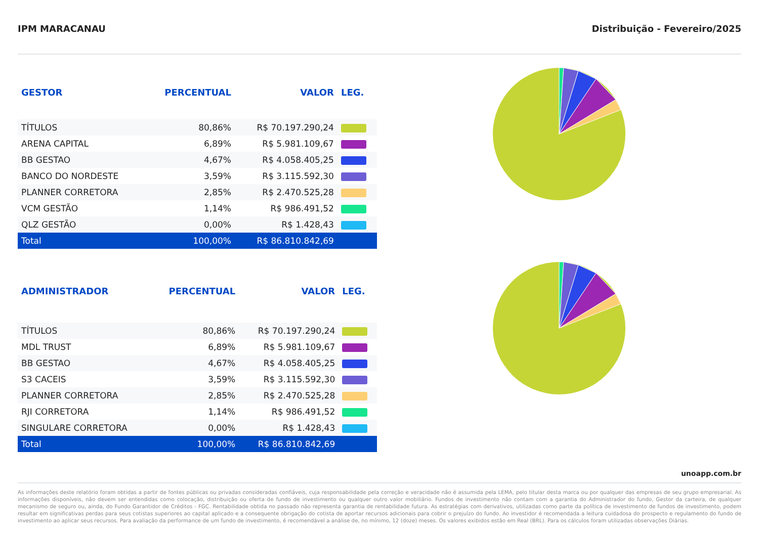IPM MARACANAU Distribuição - Fevereiro/2025
| GESTOR | PERCENTUAL | VALOR | LEG. |
| --- | --- | --- | --- |
| TÍTULOS | 80,86% | R$ 70.197.290,24 | |
| ARENA CAPITAL | 6,89% | R$ 5.981.109,67 | |
| BB GESTAO | 4,67% | R$ 4.058.405,25 | |
| BANCO DO NORDESTE | 3,59% | R$ 3.115.592,30 | |
| PLANNER CORRETORA | 2,85% | R$ 2.470.525,28 | |
| VCM GESTÃO | 1,14% | R$ 986.491,52 | |
| QLZ GESTÃO | 0,00% | R$ 1.428,43 | |
| Total | 100,00% | R$ 86.810.842,69 | |
| ADMINISTRADOR | PERCENTUAL | VALOR | LEG. |
| --- | --- | --- | --- |
| TÍTULOS | 80,86% | R$ 70.197.290,24 | |
| MDL TRUST | 6,89% | R$ 5.981.109,67 | |
| BB GESTAO | 4,67% | R$ 4.058.405,25 | |
| S3 CACEIS | 3,59% | R$ 3.115.592,30 | |
| PLANNER CORRETORA | 2,85% | R$ 2.470.525,28 | |
| RJI CORRETORA | 1,14% | R$ 986.491,52 | |
| SINGULARE CORRETORA | 0,00% | R$ 1.428,43 | |
| Total | 100,00% | R$ 86.810.842,69 | |
unoapp.com.br
As informações deste relatório foram obtidas a partir de fontes públicas ou privadas consideradas confiáveis, cuja responsabilidade pela correção e veracidade não é assumida pela LEMA, pelo titular desta marca ou por qualquer das empresas de seu grupo empresarial. As informações disponíveis, não devem ser entendidas como colocação, distribuição ou oferta de fundo de investimento ou qualquer outro valor mobiliário. Fundos de investimento não contam com a garantia do Administrador do fundo, Gestor da carteira, de qualquer mecanismo de seguro ou, ainda, do Fundo Garantidor de Créditos - FGC. Rentabilidade obtida no passado não representa garantia de rentabilidade futura. As estratégias com derivativos, utilizadas como parte da política de investimento de fundos de investimento, podem resultar em significativas perdas para seus cotistas superiores ao capital aplicado e a consequente obrigação do cotista de aportar recursos adicionais para cobrir o prejuízo do fundo. Ao investidor é recomendada a leitura cuidadosa do prospecto e regulamento do fundo de investimento ao aplicar seus recursos. Para avaliação da performance de um fundo de investimento, é recomendável a análise de, no mínimo, 12 (doze) meses. Os valores exibidos estão em Real (BRL). Para os cálculos foram utilizadas observações Diárias.